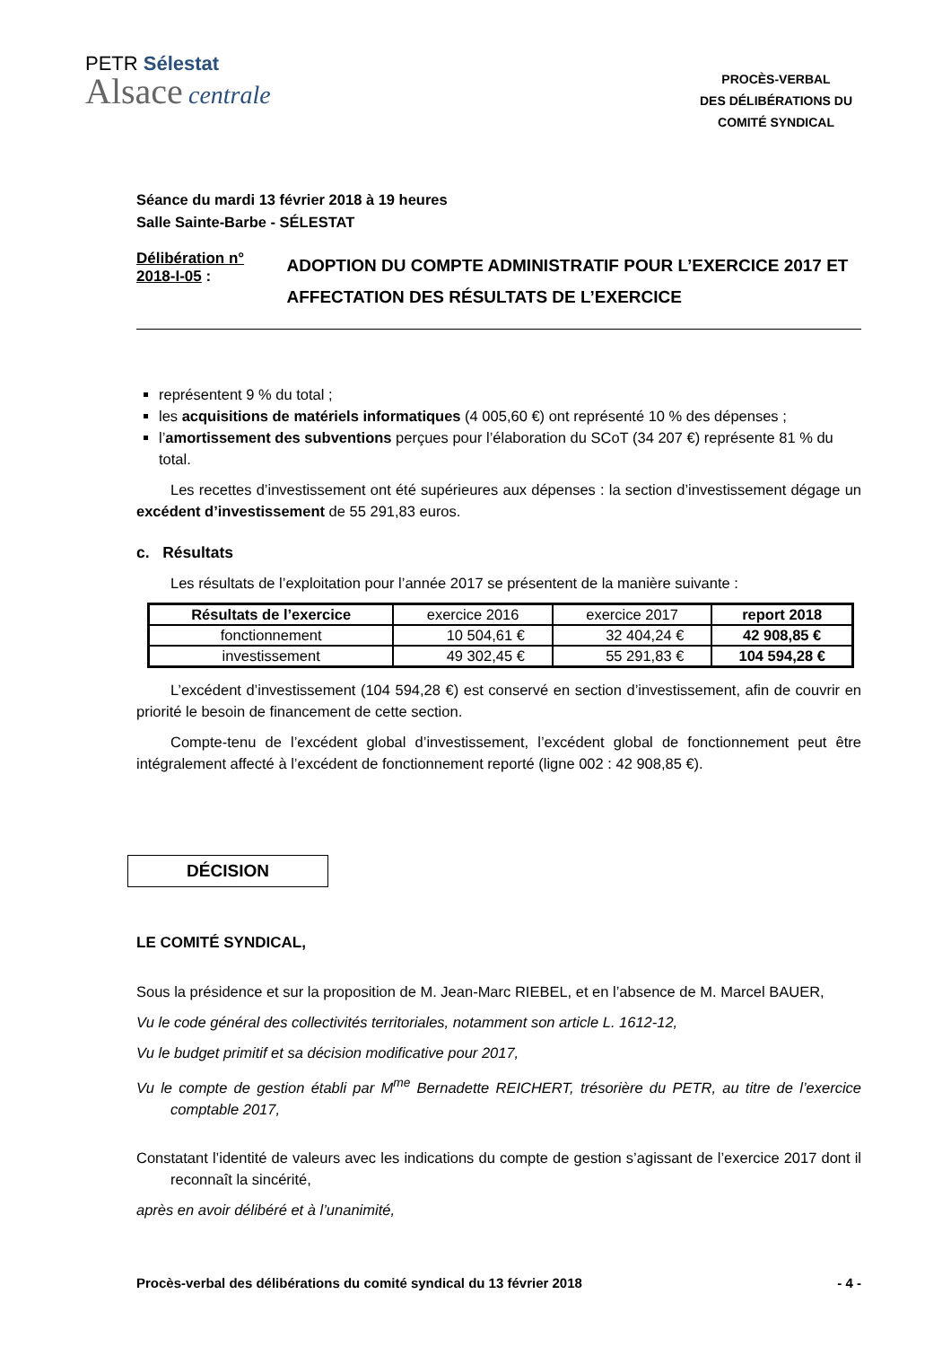PETR Sélestat
Alsace centrale
PROCÈS-VERBAL
DES DÉLIBÉRATIONS DU
COMITÉ SYNDICAL
Séance du mardi 13 février 2018 à 19 heures
Salle Sainte-Barbe - SÉLESTAT
Délibération n° 2018-I-05 :
ADOPTION DU COMPTE ADMINISTRATIF POUR L’EXERCICE 2017 ET AFFECTATION DES RÉSULTATS DE L’EXERCICE
représentent 9 % du total ;
les acquisitions de matériels informatiques (4 005,60 €) ont représenté 10 % des dépenses ;
l’amortissement des subventions perçues pour l’élaboration du SCoT (34 207 €) représente 81 % du total.
Les recettes d’investissement ont été supérieures aux dépenses : la section d’investissement dégage un excédent d’investissement de 55 291,83 euros.
c. Résultats
Les résultats de l’exploitation pour l’année 2017 se présentent de la manière suivante :
| Résultats de l’exercice | exercice 2016 | exercice 2017 | report 2018 |
| fonctionnement | 10 504,61 € | 32 404,24 € | 42 908,85 € |
| investissement | 49 302,45 € | 55 291,83 € | 104 594,28 € |
L’excédent d’investissement (104 594,28 €) est conservé en section d’investissement, afin de couvrir en priorité le besoin de financement de cette section.
Compte-tenu de l’excédent global d’investissement, l’excédent global de fonctionnement peut être intégralement affecté à l’excédent de fonctionnement reporté (ligne 002 : 42 908,85 €).
DÉCISION
LE COMITÉ SYNDICAL,
Sous la présidence et sur la proposition de M. Jean-Marc RIEBEL, et en l’absence de M. Marcel BAUER,
Vu le code général des collectivités territoriales, notamment son article L. 1612-12,
Vu le budget primitif et sa décision modificative pour 2017,
Vu le compte de gestion établi par M<sup>me</sup> Bernadette REICHERT, trésorière du PETR, au titre de l’exercice comptable 2017,
Constatant l’identité de valeurs avec les indications du compte de gestion s’agissant de l’exercice 2017 dont il reconnaît la sincérité,
après en avoir délibéré et à l’unanimité,
Procès-verbal des délibérations du comité syndical du 13 février 2018 - 4 -